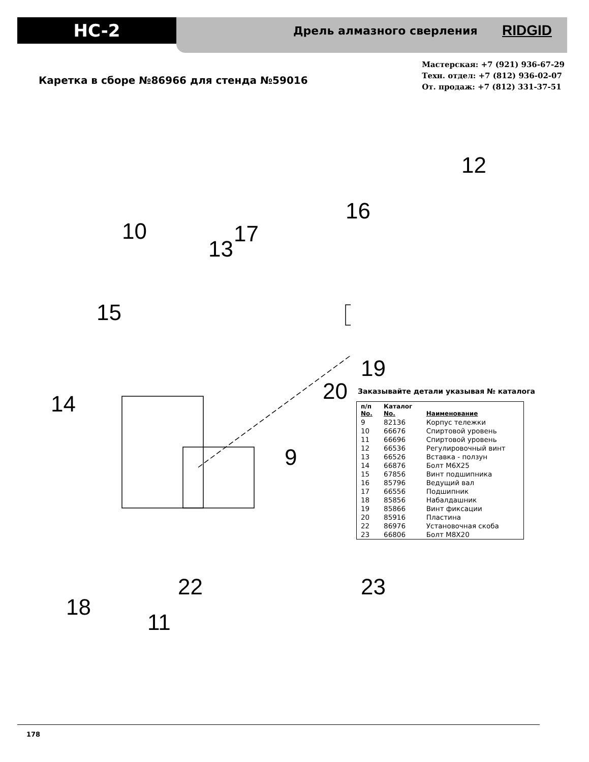HC-2
Дрель алмазного сверления RIDGID
Мастерская: +7 (921) 936-67-29
Техн. отдел: +7 (812) 936-02-07
От. продаж: +7 (812) 331-37-51
Каретка в сборе №86966 для стенда №59016
12
16
10 17
13
15
19
14 20
9
18
22 23
11
Заказывайте детали указывая № каталога
| п/п No. | Каталог No. | Наименование |
| --- | --- | --- |
| 9 | 82136 | Корпус тележки |
| 10 | 66676 | Спиртовой уровень |
| 11 | 66696 | Спиртовой уровень |
| 12 | 66536 | Регулировочный винт |
| 13 | 66526 | Вставка - ползун |
| 14 | 66876 | Болт M6X25 |
| 15 | 67856 | Винт подшипника |
| 16 | 85796 | Ведущий вал |
| 17 | 66556 | Подшипник |
| 18 | 85856 | Набалдашник |
| 19 | 85866 | Винт фиксации |
| 20 | 85916 | Пластина |
| 22 | 86976 | Установочная скоба |
| 23 | 66806 | Болт M8X20 |
178